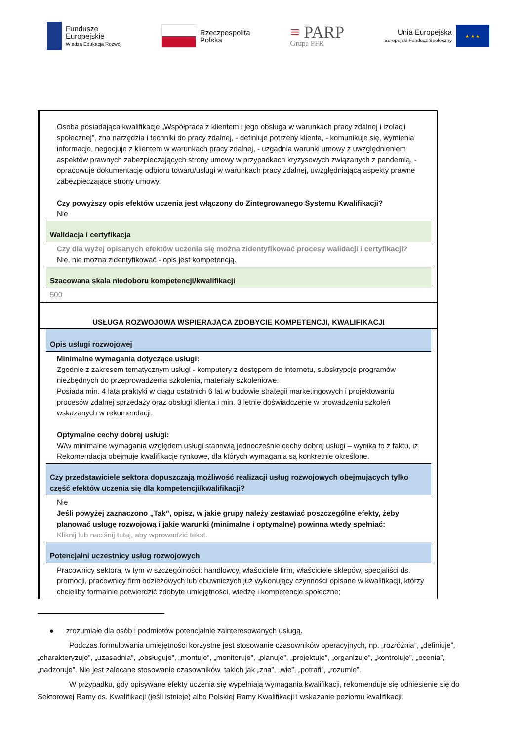Fundusze
Europejskie
Wiedza Edukacja Rozwój
Rzeczpospolita
Polska
≡ PARP
Grupa PFR
Unia Europejska
Europejski Fundusz Społeczny
★ ★ ★
| Osoba posiadająca kwalifikacje „Współpraca z klientem i jego obsługa w warunkach pracy zdalnej i izolacji społecznej”, zna narzędzia i techniki do pracy zdalnej, - definiuje potrzeby klienta, - komunikuje się, wymienia informacje, negocjuje z klientem w warunkach pracy zdalnej, - uzgadnia warunki umowy z uwzględnieniem aspektów prawnych zabezpieczających strony umowy w przypadkach kryzysowych związanych z pandemią, - opracowuje dokumentację odbioru towaru/usługi w warunkach pracy zdalnej, uwzględniającą aspekty prawne zabezpieczające strony umowy. Czy powyższy opis efektów uczenia jest włączony do Zintegrowanego Systemu Kwalifikacji? Nie |
| Walidacja i certyfikacja |
| Czy dla wyżej opisanych efektów uczenia się można zidentyfikować procesy walidacji i certyfikacji? Nie, nie można zidentyfikować - opis jest kompetencją. |
| Szacowana skala niedoboru kompetencji/kwalifikacji |
| 500 |
USŁUGA ROZWOJOWA WSPIERAJĄCA ZDOBYCIE KOMPETENCJI, KWALIFIKACJI
| Opis usługi rozwojowej |
| Minimalne wymagania dotyczące usługi: Zgodnie z zakresem tematycznym usługi - komputery z dostępem do internetu, subskrypcje programów niezbędnych do przeprowadzenia szkolenia, materiały szkoleniowe. Posiada min. 4 lata praktyki w ciągu ostatnich 6 lat w budowie strategii marketingowych i projektowaniu procesów zdalnej sprzedaży oraz obsługi klienta i min. 3 letnie doświadczenie w prowadzeniu szkoleń wskazanych w rekomendacji. Optymalne cechy dobrej usługi: W/w minimalne wymagania względem usługi stanowią jednocześnie cechy dobrej usługi – wynika to z faktu, iż Rekomendacja obejmuje kwalifikacje rynkowe, dla których wymagania są konkretnie określone. |
| Czy przedstawiciele sektora dopuszczają możliwość realizacji usług rozwojowych obejmujących tylko część efektów uczenia się dla kompetencji/kwalifikacji? |
| Nie Jeśli powyżej zaznaczono „Tak”, opisz, w jakie grupy należy zestawiać poszczególne efekty, żeby planować usługę rozwojową i jakie warunki (minimalne i optymalne) powinna wtedy spełniać: Kliknij lub naciśnij tutaj, aby wprowadzić tekst. |
| Potencjalni uczestnicy usług rozwojowych |
| Pracownicy sektora, w tym w szczególności: handlowcy, właściciele firm, właściciele sklepów, specjaliści ds. promocji, pracownicy firm odzieżowych lub obuwniczych już wykonujący czynności opisane w kwalifikacji, którzy chcieliby formalnie potwierdzić zdobyte umiejętności, wiedzę i kompetencje społeczne; |
● zrozumiałe dla osób i podmiotów potencjalnie zainteresowanych usługą.
Podczas formułowania umiejętności korzystne jest stosowanie czasowników operacyjnych, np. „rozróżnia”, „definiuje”, „charakteryzuje”, „uzasadnia”, „obsługuje”, „montuje”, „monitoruje”, „planuje”, „projektuje”, „organizuje”, „kontroluje”, „ocenia”, „nadzoruje”. Nie jest zalecane stosowanie czasowników, takich jak „zna”, „wie”, „potrafi”, „rozumie”.
W przypadku, gdy opisywane efekty uczenia się wypełniają wymagania kwalifikacji, rekomenduje się odniesienie się do Sektorowej Ramy ds. Kwalifikacji (jeśli istnieje) albo Polskiej Ramy Kwalifikacji i wskazanie poziomu kwalifikacji.